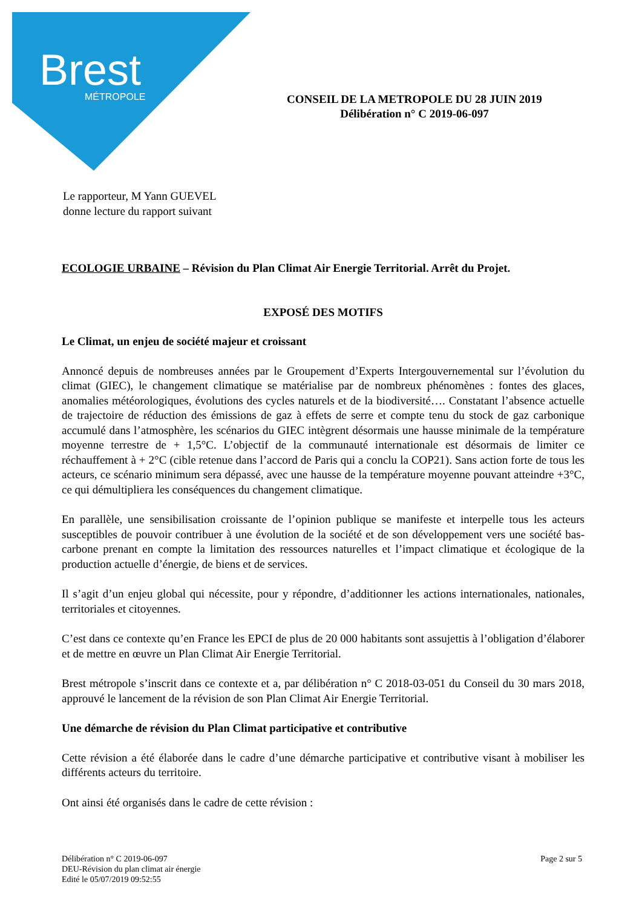Brest
MÉTROPOLE
CONSEIL DE LA METROPOLE DU 28 JUIN 2019
Délibération n° C 2019-06-097
Le rapporteur, M Yann GUEVEL
donne lecture du rapport suivant
ECOLOGIE URBAINE – Révision du Plan Climat Air Energie Territorial. Arrêt du Projet.
EXPOSÉ DES MOTIFS
Le Climat, un enjeu de société majeur et croissant
Annoncé depuis de nombreuses années par le Groupement d’Experts Intergouvernemental sur l’évolution du climat (GIEC), le changement climatique se matérialise par de nombreux phénomènes : fontes des glaces, anomalies météorologiques, évolutions des cycles naturels et de la biodiversité…. Constatant l’absence actuelle de trajectoire de réduction des émissions de gaz à effets de serre et compte tenu du stock de gaz carbonique accumulé dans l’atmosphère, les scénarios du GIEC intègrent désormais une hausse minimale de la température moyenne terrestre de + 1,5°C. L’objectif de la communauté internationale est désormais de limiter ce réchauffement à + 2°C (cible retenue dans l’accord de Paris qui a conclu la COP21). Sans action forte de tous les acteurs, ce scénario minimum sera dépassé, avec une hausse de la température moyenne pouvant atteindre +3°C, ce qui démultipliera les conséquences du changement climatique.
En parallèle, une sensibilisation croissante de l’opinion publique se manifeste et interpelle tous les acteurs susceptibles de pouvoir contribuer à une évolution de la société et de son développement vers une société bas-carbone prenant en compte la limitation des ressources naturelles et l’impact climatique et écologique de la production actuelle d’énergie, de biens et de services.
Il s’agit d’un enjeu global qui nécessite, pour y répondre, d’additionner les actions internationales, nationales, territoriales et citoyennes.
C’est dans ce contexte qu’en France les EPCI de plus de 20 000 habitants sont assujettis à l’obligation d’élaborer et de mettre en œuvre un Plan Climat Air Energie Territorial.
Brest métropole s’inscrit dans ce contexte et a, par délibération n° C 2018-03-051 du Conseil du 30 mars 2018, approuvé le lancement de la révision de son Plan Climat Air Energie Territorial.
Une démarche de révision du Plan Climat participative et contributive
Cette révision a été élaborée dans le cadre d’une démarche participative et contributive visant à mobiliser les différents acteurs du territoire.
Ont ainsi été organisés dans le cadre de cette révision :
Délibération n° C 2019-06-097
DEU-Révision du plan climat air énergie
Edité le 05/07/2019 09:52:55
Page 2 sur 5